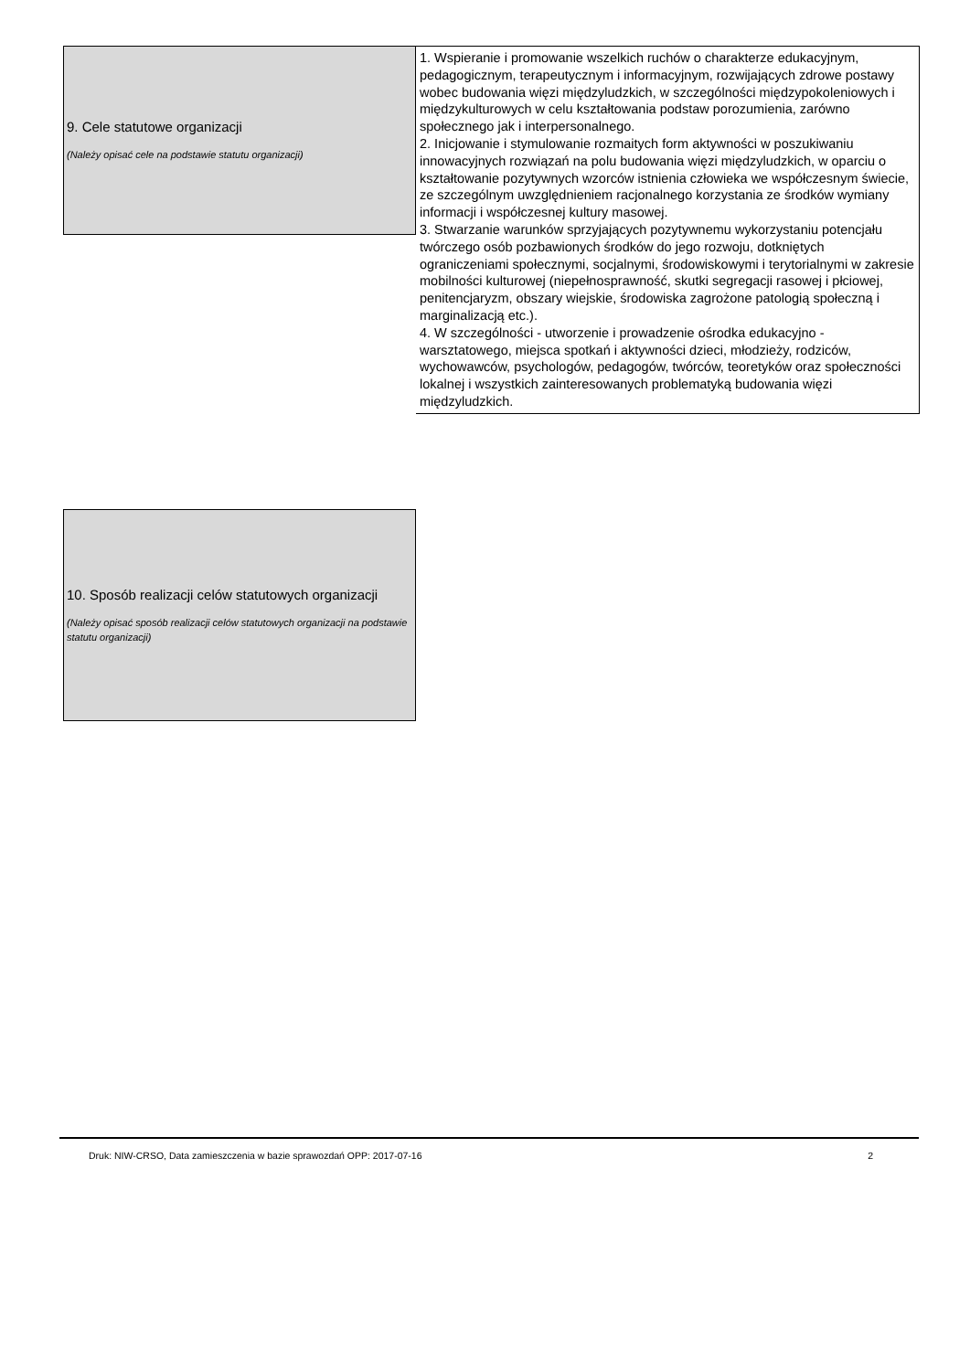9. Cele statutowe organizacji
(Należy opisać cele na podstawie statutu organizacji)
1. Wspieranie i promowanie wszelkich ruchów o charakterze edukacyjnym, pedagogicznym, terapeutycznym i informacyjnym, rozwijających zdrowe postawy wobec budowania więzi międzyludzkich, w szczególności międzypokoleniowych i międzykulturowych w celu kształtowania podstaw porozumienia, zarówno społecznego jak i interpersonalnego.
2. Inicjowanie i stymulowanie rozmaitych form aktywności w poszukiwaniu innowacyjnych rozwiązań na polu budowania więzi międzyludzkich, w oparciu o kształtowanie pozytywnych wzorców istnienia człowieka we współczesnym świecie, ze szczególnym uwzględnieniem racjonalnego korzystania ze środków wymiany informacji i współczesnej kultury masowej.
3. Stwarzanie warunków sprzyjających pozytywnemu wykorzystaniu potencjału twórczego osób pozbawionych środków do jego rozwoju, dotkniętych ograniczeniami społecznymi, socjalnymi, środowiskowymi i terytorialnymi w zakresie mobilności kulturowej (niepełnosprawność, skutki segregacji rasowej i płciowej, penitencjaryzm, obszary wiejskie, środowiska zagrożone patologią społeczną i marginalizacją etc.).
4. W szczególności - utworzenie i prowadzenie ośrodka edukacyjno - warsztatowego, miejsca spotkań i aktywności dzieci, młodzieży, rodziców, wychowawców, psychologów, pedagogów, twórców, teoretyków oraz społeczności lokalnej i wszystkich zainteresowanych problematyką budowania więzi międzyludzkich.
10. Sposób realizacji celów statutowych organizacji
(Należy opisać sposób realizacji celów statutowych organizacji na podstawie statutu organizacji)
Druk: NIW-CRSO, Data zamieszczenia w bazie sprawozdań OPP: 2017-07-16 2